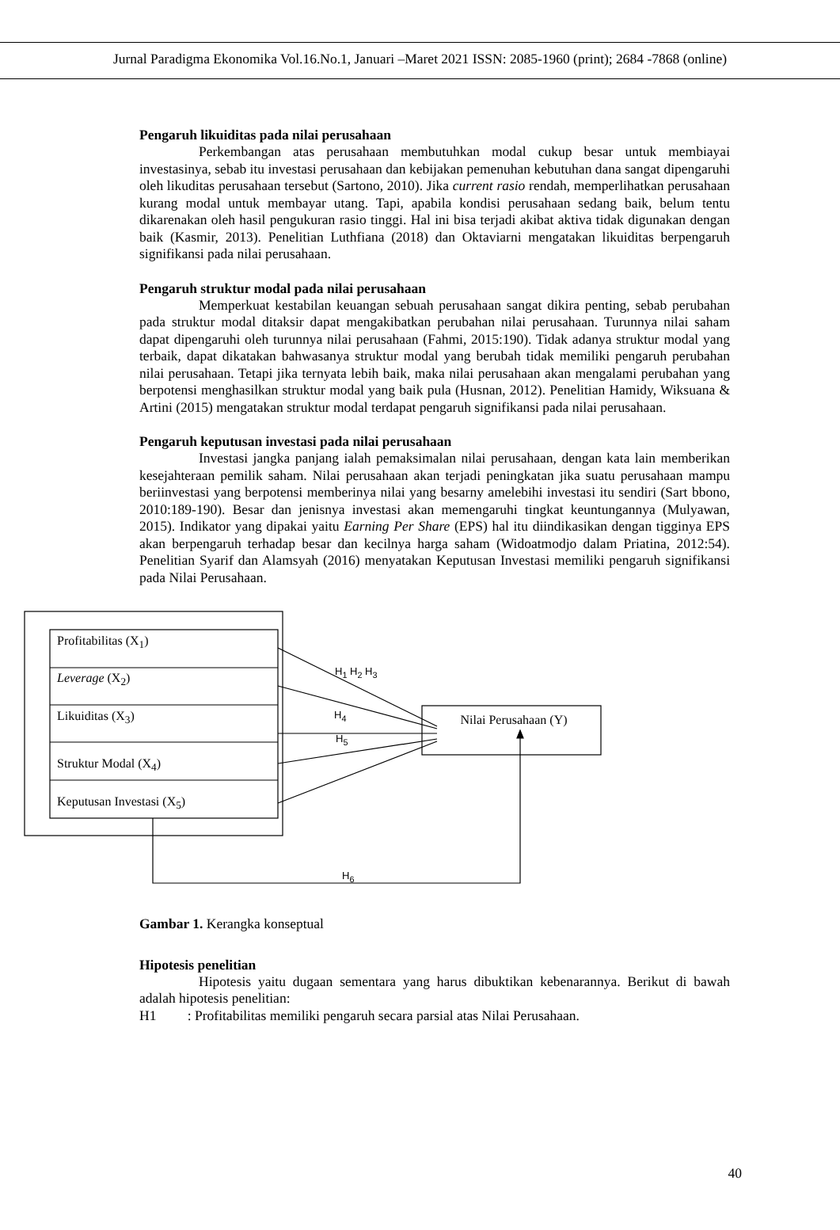Jurnal Paradigma Ekonomika Vol.16.No.1, Januari –Maret 2021 ISSN: 2085-1960 (print); 2684 -7868 (online)
Pengaruh likuiditas pada nilai perusahaan
Perkembangan atas perusahaan membutuhkan modal cukup besar untuk membiayai investasinya, sebab itu investasi perusahaan dan kebijakan pemenuhan kebutuhan dana sangat dipengaruhi oleh likuditas perusahaan tersebut (Sartono, 2010). Jika current rasio rendah, memperlihatkan perusahaan kurang modal untuk membayar utang. Tapi, apabila kondisi perusahaan sedang baik, belum tentu dikarenakan oleh hasil pengukuran rasio tinggi. Hal ini bisa terjadi akibat aktiva tidak digunakan dengan baik (Kasmir, 2013). Penelitian Luthfiana (2018) dan Oktaviarni mengatakan likuiditas berpengaruh signifikansi pada nilai perusahaan.
Pengaruh struktur modal pada nilai perusahaan
Memperkuat kestabilan keuangan sebuah perusahaan sangat dikira penting, sebab perubahan pada struktur modal ditaksir dapat mengakibatkan perubahan nilai perusahaan. Turunnya nilai saham dapat dipengaruhi oleh turunnya nilai perusahaan (Fahmi, 2015:190). Tidak adanya struktur modal yang terbaik, dapat dikatakan bahwasanya struktur modal yang berubah tidak memiliki pengaruh perubahan nilai perusahaan. Tetapi jika ternyata lebih baik, maka nilai perusahaan akan mengalami perubahan yang berpotensi menghasilkan struktur modal yang baik pula (Husnan, 2012). Penelitian Hamidy, Wiksuana & Artini (2015) mengatakan struktur modal terdapat pengaruh signifikansi pada nilai perusahaan.
Pengaruh keputusan investasi pada nilai perusahaan
Investasi jangka panjang ialah pemaksimalan nilai perusahaan, dengan kata lain memberikan kesejahteraan pemilik saham. Nilai perusahaan akan terjadi peningkatan jika suatu perusahaan mampu beriinvestasi yang berpotensi memberinya nilai yang besarny amelebihi investasi itu sendiri (Sart bbono, 2010:189-190). Besar dan jenisnya investasi akan memengaruhi tingkat keuntungannya (Mulyawan, 2015). Indikator yang dipakai yaitu Earning Per Share (EPS) hal itu diindikasikan dengan tigginya EPS akan berpengaruh terhadap besar dan kecilnya harga saham (Widoatmodjo dalam Priatina, 2012:54). Penelitian Syarif dan Alamsyah (2016) menyatakan Keputusan Investasi memiliki pengaruh signifikansi pada Nilai Perusahaan.
Profitabilitas (X<sub>1</sub>)
Leverage (X<sub>2</sub>)
Likuiditas (X<sub>3</sub>)
Struktur Modal (X<sub>4</sub>)
Keputusan Investasi (X<sub>5</sub>)
Nilai Perusahaan (Y)
H<sub>1</sub> H<sub>2</sub> H<sub>3</sub>
H<sub>4</sub>
H<sub>5</sub>
H<sub>6</sub>
Gambar 1. Kerangka konseptual
Hipotesis penelitian
Hipotesis yaitu dugaan sementara yang harus dibuktikan kebenarannya. Berikut di bawah adalah hipotesis penelitian:
H1 : Profitabilitas memiliki pengaruh secara parsial atas Nilai Perusahaan.
40